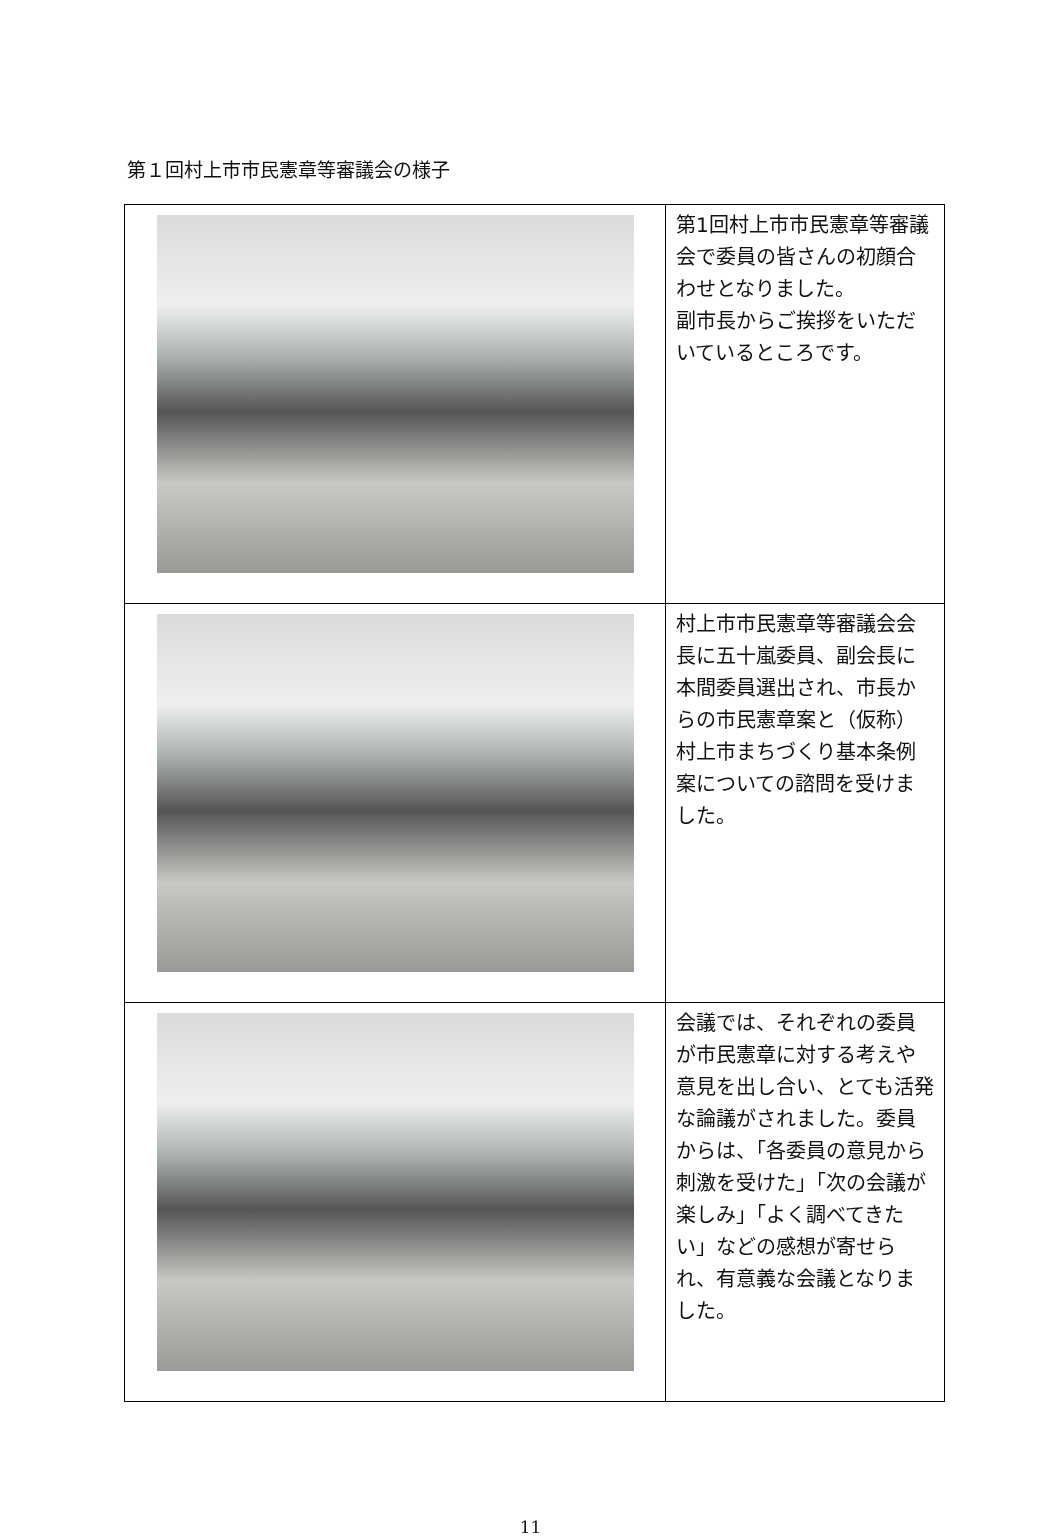第１回村上市市民憲章等審議会の様子
| | 第1回村上市市民憲章等審議会で委員の皆さんの初顔合わせとなりました。 副市長からご挨拶をいただいているところです。 |
| | 村上市市民憲章等審議会会長に五十嵐委員、副会長に本間委員選出され、市長からの市民憲章案と（仮称）村上市まちづくり基本条例案についての諮問を受けました。 |
| | 会議では、それぞれの委員が市民憲章に対する考えや意見を出し合い、とても活発な論議がされました。委員からは、「各委員の意見から刺激を受けた」「次の会議が楽しみ」「よく調べてきたい」などの感想が寄せられ、有意義な会議となりました。 |
11